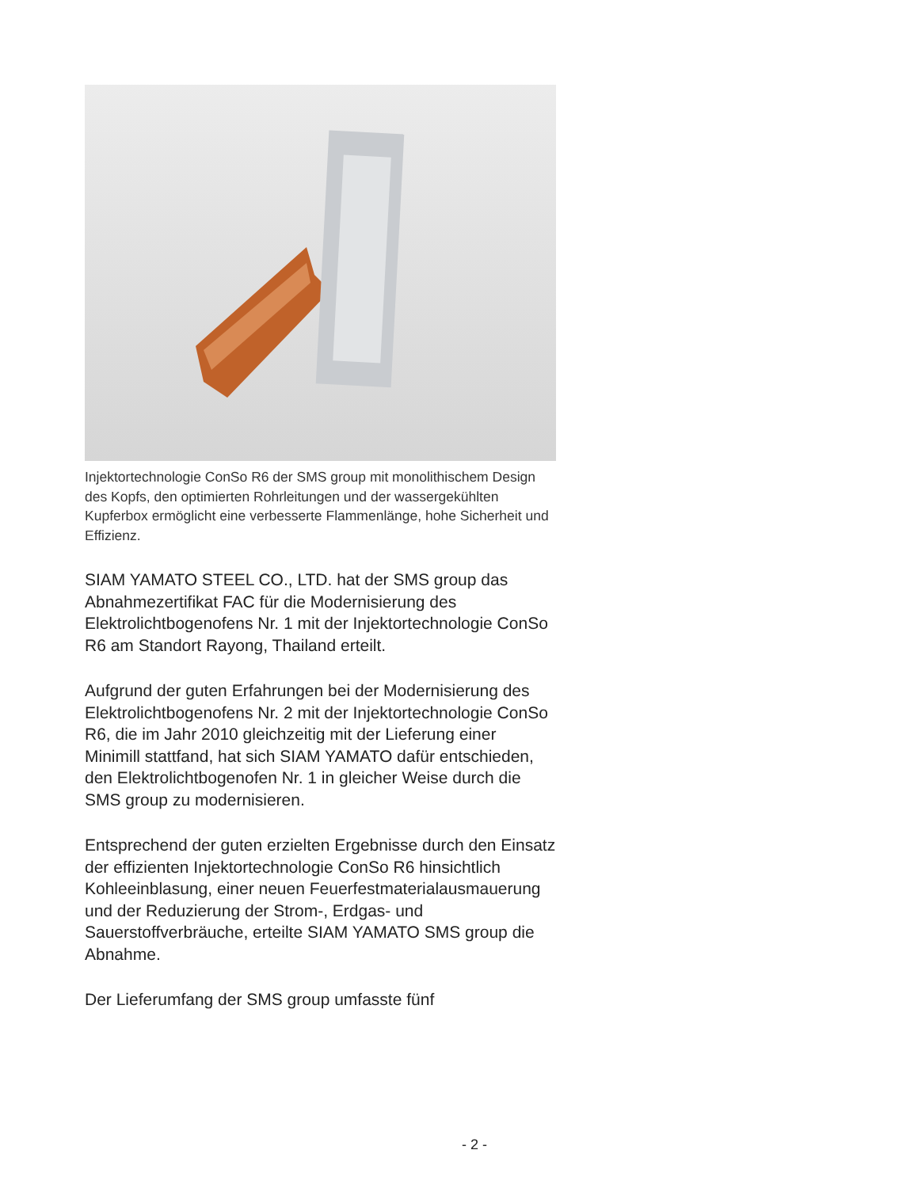Injektortechnologie ConSo R6 der SMS group mit monolithischem Design des Kopfs, den optimierten Rohrleitungen und der wassergekühlten Kupferbox ermöglicht eine verbesserte Flammenlänge, hohe Sicherheit und Effizienz.
SIAM YAMATO STEEL CO., LTD. hat der SMS group das Abnahmezertifikat FAC für die Modernisierung des Elektrolichtbogenofens Nr. 1 mit der Injektortechnologie ConSo R6 am Standort Rayong, Thailand erteilt.
Aufgrund der guten Erfahrungen bei der Modernisierung des Elektrolichtbogenofens Nr. 2 mit der Injektortechnologie ConSo R6, die im Jahr 2010 gleichzeitig mit der Lieferung einer Minimill stattfand, hat sich SIAM YAMATO dafür entschieden, den Elektrolichtbogenofen Nr. 1 in gleicher Weise durch die SMS group zu modernisieren.
Entsprechend der guten erzielten Ergebnisse durch den Einsatz der effizienten Injektortechnologie ConSo R6 hinsichtlich Kohleeinblasung, einer neuen Feuerfestmaterialausmauerung und der Reduzierung der Strom-, Erdgas- und Sauerstoffverbräuche, erteilte SIAM YAMATO SMS group die Abnahme.
Der Lieferumfang der SMS group umfasste fünf
- 2 -